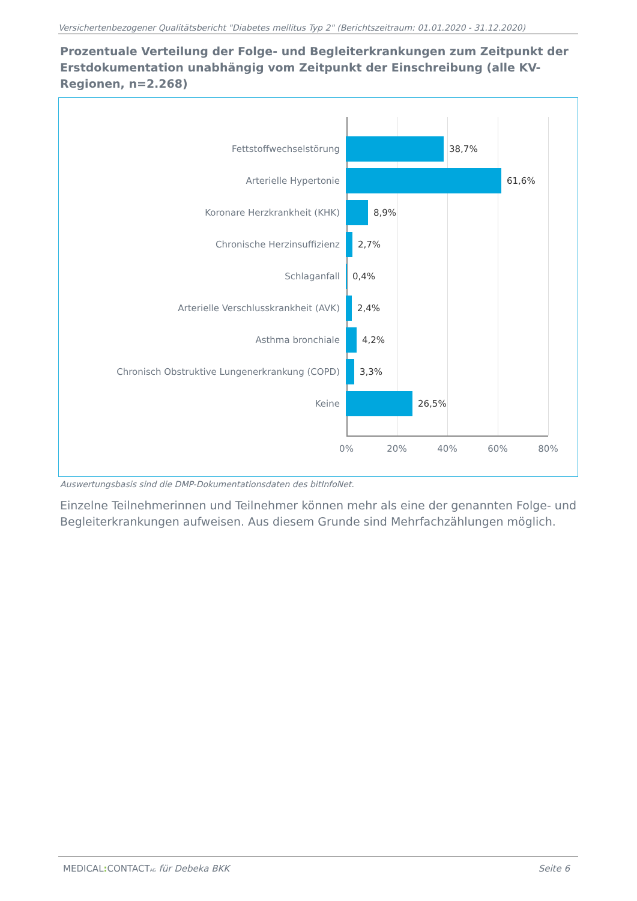Versichertenbezogener Qualitätsbericht "Diabetes mellitus Typ 2" (Berichtszeitraum: 01.01.2020 - 31.12.2020)
Prozentuale Verteilung der Folge- und Begleiterkrankungen zum Zeitpunkt der Erstdokumentation unabhängig vom Zeitpunkt der Einschreibung (alle KV-Regionen, n=2.268)
Fettstoffwechselstörung 38,7%
Arterielle Hypertonie 61,6%
Koronare Herzkrankheit (KHK) 8,9%
Chronische Herzinsuffizienz 2,7%
Schlaganfall 0,4%
Arterielle Verschlusskrankheit (AVK) 2,4%
Asthma bronchiale 4,2%
Chronisch Obstruktive Lungenerkrankung (COPD) 3,3%
Keine 26,5%
0% 20% 40% 60% 80%
Auswertungsbasis sind die DMP-Dokumentationsdaten des bitInfoNet.
Einzelne Teilnehmerinnen und Teilnehmer können mehr als eine der genannten Folge- und Begleiterkrankungen aufweisen. Aus diesem Grunde sind Mehrfachzählungen möglich.
MEDICAL: CONTACTAG für Debeka BKK Seite 6